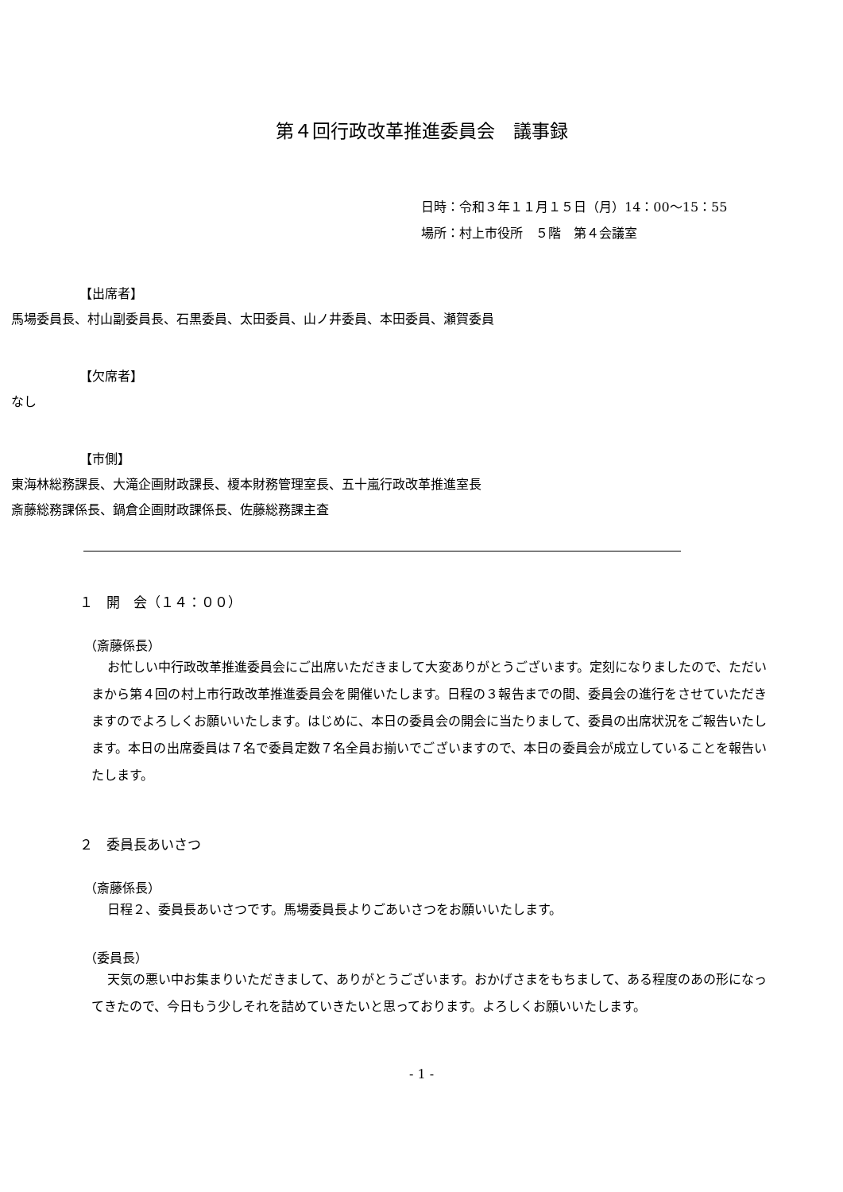第４回行政改革推進委員会　議事録
日時：令和３年１１月１５日（月）14：00～15：55
場所：村上市役所　５階　第４会議室
【出席者】
馬場委員長、村山副委員長、石黒委員、太田委員、山ノ井委員、本田委員、瀬賀委員
【欠席者】
なし
【市側】
東海林総務課長、大滝企画財政課長、榎本財務管理室長、五十嵐行政改革推進室長
斎藤総務課係長、鍋倉企画財政課係長、佐藤総務課主査
１　開　会（１４：００）
（斎藤係長）
お忙しい中行政改革推進委員会にご出席いただきまして大変ありがとうございます。定刻になりましたので、ただいまから第４回の村上市行政改革推進委員会を開催いたします。日程の３報告までの間、委員会の進行をさせていただきますのでよろしくお願いいたします。はじめに、本日の委員会の開会に当たりまして、委員の出席状況をご報告いたします。本日の出席委員は７名で委員定数７名全員お揃いでございますので、本日の委員会が成立していることを報告いたします。
２　委員長あいさつ
（斎藤係長）
日程２、委員長あいさつです。馬場委員長よりごあいさつをお願いいたします。
（委員長）
天気の悪い中お集まりいただきまして、ありがとうございます。おかげさまをもちまして、ある程度のあの形になってきたので、今日もう少しそれを詰めていきたいと思っております。よろしくお願いいたします。
- 1 -